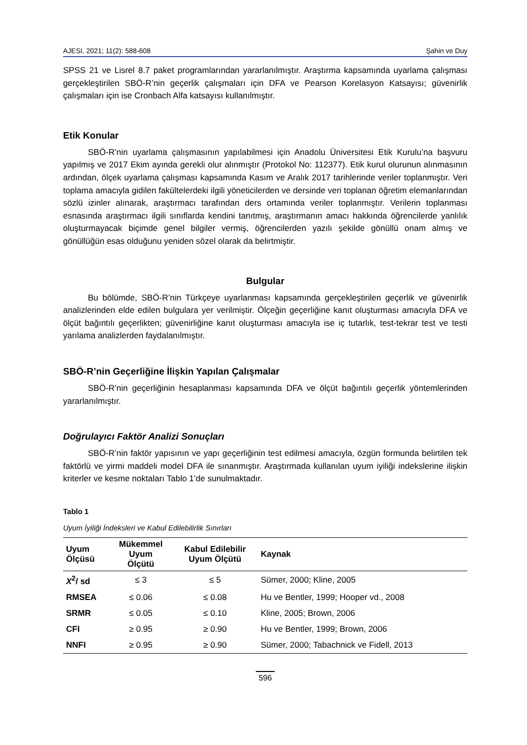AJESI, 2021; 11(2): 588-608 Şahin ve Duy
SPSS 21 ve Lisrel 8.7 paket programlarından yararlanılmıştır. Araştırma kapsamında uyarlama çalışması gerçekleştirilen SBÖ-R’nin geçerlik çalışmaları için DFA ve Pearson Korelasyon Katsayısı; güvenirlik çalışmaları için ise Cronbach Alfa katsayısı kullanılmıştır.
Etik Konular
SBÖ-R’nin uyarlama çalışmasının yapılabilmesi için Anadolu Üniversitesi Etik Kurulu’na başvuru yapılmış ve 2017 Ekim ayında gerekli olur alınmıştır (Protokol No: 112377). Etik kurul olurunun alınmasının ardından, ölçek uyarlama çalışması kapsamında Kasım ve Aralık 2017 tarihlerinde veriler toplanmıştır. Veri toplama amacıyla gidilen fakültelerdeki ilgili yöneticilerden ve dersinde veri toplanan öğretim elemanlarından sözlü izinler alınarak, araştırmacı tarafından ders ortamında veriler toplanmıştır. Verilerin toplanması esnasında araştırmacı ilgili sınıflarda kendini tanıtmış, araştırmanın amacı hakkında öğrencilerde yanlılık oluşturmayacak biçimde genel bilgiler vermiş, öğrencilerden yazılı şekilde gönüllü onam almış ve gönüllüğün esas olduğunu yeniden sözel olarak da belirtmiştir.
Bulgular
Bu bölümde, SBÖ-R’nin Türkçeye uyarlanması kapsamında gerçekleştirilen geçerlik ve güvenirlik analizlerinden elde edilen bulgulara yer verilmiştir. Ölçeğin geçerliğine kanıt oluşturması amacıyla DFA ve ölçüt bağıntılı geçerlikten; güvenirliğine kanıt oluşturması amacıyla ise iç tutarlık, test-tekrar test ve testi yarılama analizlerden faydalanılmıştır.
SBÖ-R’nin Geçerliğine İlişkin Yapılan Çalışmalar
SBÖ-R’nin geçerliğinin hesaplanması kapsamında DFA ve ölçüt bağıntılı geçerlik yöntemlerinden yararlanılmıştır.
Doğrulayıcı Faktör Analizi Sonuçları
SBÖ-R’nin faktör yapısının ve yapı geçerliğinin test edilmesi amacıyla, özgün formunda belirtilen tek faktörlü ve yirmi maddeli model DFA ile sınanmıştır. Araştırmada kullanılan uyum iyiliği indekslerine ilişkin kriterler ve kesme noktaları Tablo 1’de sunulmaktadır.
Tablo 1
Uyum İyiliği İndeksleri ve Kabul Edilebilirlik Sınırları
| Uyum Ölçüsü | Mükemmel Uyum Ölçütü | Kabul Edilebilir Uyum Ölçütü | Kaynak |
| --- | --- | --- | --- |
| X<sup>2</sup>/ sd | ≤ 3 | ≤ 5 | Sümer, 2000; Kline, 2005 |
| RMSEA | ≤ 0.06 | ≤ 0.08 | Hu ve Bentler, 1999; Hooper vd., 2008 |
| SRMR | ≤ 0.05 | ≤ 0.10 | Kline, 2005; Brown, 2006 |
| CFI | ≥ 0.95 | ≥ 0.90 | Hu ve Bentler, 1999; Brown, 2006 |
| NNFI | ≥ 0.95 | ≥ 0.90 | Sümer, 2000; Tabachnick ve Fidell, 2013 |
596